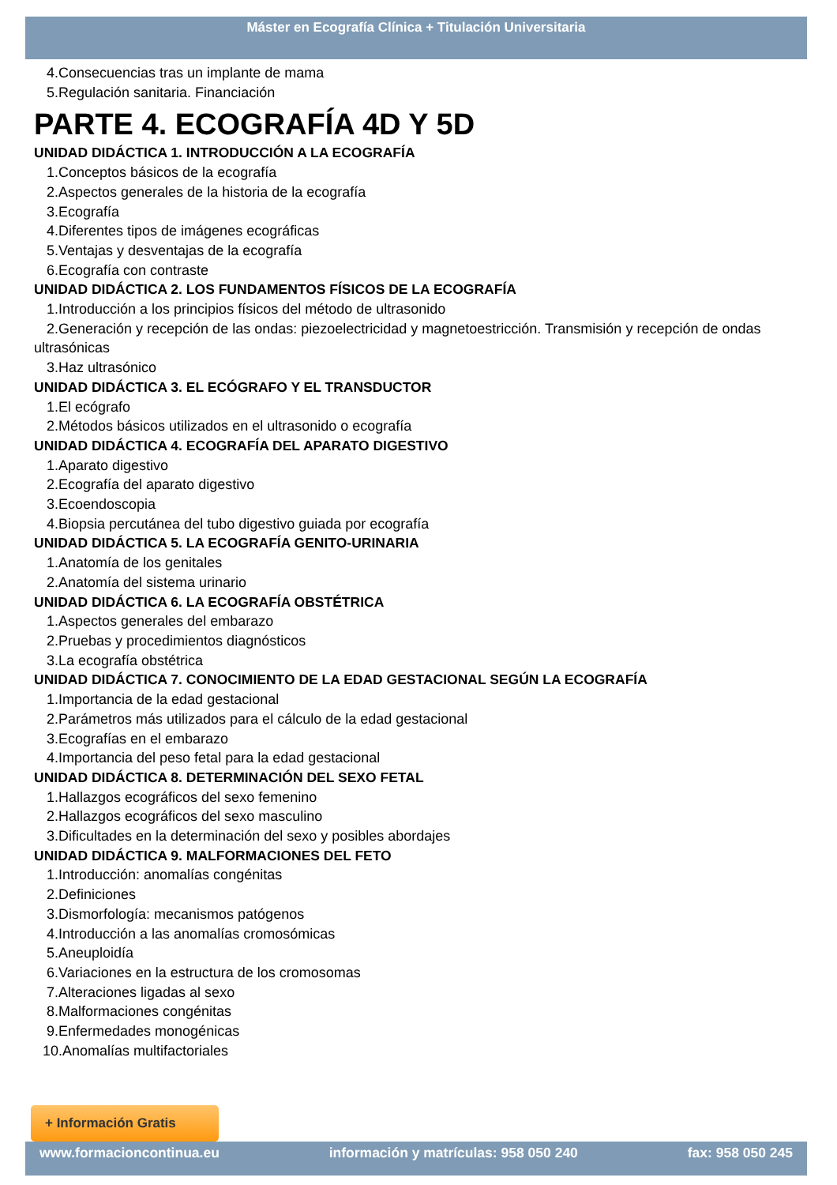Máster en Ecografía Clínica + Titulación Universitaria
4.Consecuencias tras un implante de mama
5.Regulación sanitaria. Financiación
PARTE 4. ECOGRAFÍA 4D Y 5D
UNIDAD DIDÁCTICA 1. INTRODUCCIÓN A LA ECOGRAFÍA
1.Conceptos básicos de la ecografía
2.Aspectos generales de la historia de la ecografía
3.Ecografía
4.Diferentes tipos de imágenes ecográficas
5.Ventajas y desventajas de la ecografía
6.Ecografía con contraste
UNIDAD DIDÁCTICA 2. LOS FUNDAMENTOS FÍSICOS DE LA ECOGRAFÍA
1.Introducción a los principios físicos del método de ultrasonido
2.Generación y recepción de las ondas: piezoelectricidad y magnetoestricción. Transmisión y recepción de ondas ultrasónicas
3.Haz ultrasónico
UNIDAD DIDÁCTICA 3. EL ECÓGRAFO Y EL TRANSDUCTOR
1.El ecógrafo
2.Métodos básicos utilizados en el ultrasonido o ecografía
UNIDAD DIDÁCTICA 4. ECOGRAFÍA DEL APARATO DIGESTIVO
1.Aparato digestivo
2.Ecografía del aparato digestivo
3.Ecoendoscopia
4.Biopsia percutánea del tubo digestivo guiada por ecografía
UNIDAD DIDÁCTICA 5. LA ECOGRAFÍA GENITO-URINARIA
1.Anatomía de los genitales
2.Anatomía del sistema urinario
UNIDAD DIDÁCTICA 6. LA ECOGRAFÍA OBSTÉTRICA
1.Aspectos generales del embarazo
2.Pruebas y procedimientos diagnósticos
3.La ecografía obstétrica
UNIDAD DIDÁCTICA 7. CONOCIMIENTO DE LA EDAD GESTACIONAL SEGÚN LA ECOGRAFÍA
1.Importancia de la edad gestacional
2.Parámetros más utilizados para el cálculo de la edad gestacional
3.Ecografías en el embarazo
4.Importancia del peso fetal para la edad gestacional
UNIDAD DIDÁCTICA 8. DETERMINACIÓN DEL SEXO FETAL
1.Hallazgos ecográficos del sexo femenino
2.Hallazgos ecográficos del sexo masculino
3.Dificultades en la determinación del sexo y posibles abordajes
UNIDAD DIDÁCTICA 9. MALFORMACIONES DEL FETO
1.Introducción: anomalías congénitas
2.Definiciones
3.Dismorfología: mecanismos patógenos
4.Introducción a las anomalías cromosómicas
5.Aneuploidía
6.Variaciones en la estructura de los cromosomas
7.Alteraciones ligadas al sexo
8.Malformaciones congénitas
9.Enfermedades monogénicas
10.Anomalías multifactoriales
+ Información Gratis
www.formacioncontinua.eu información y matrículas: 958 050 240 fax: 958 050 245